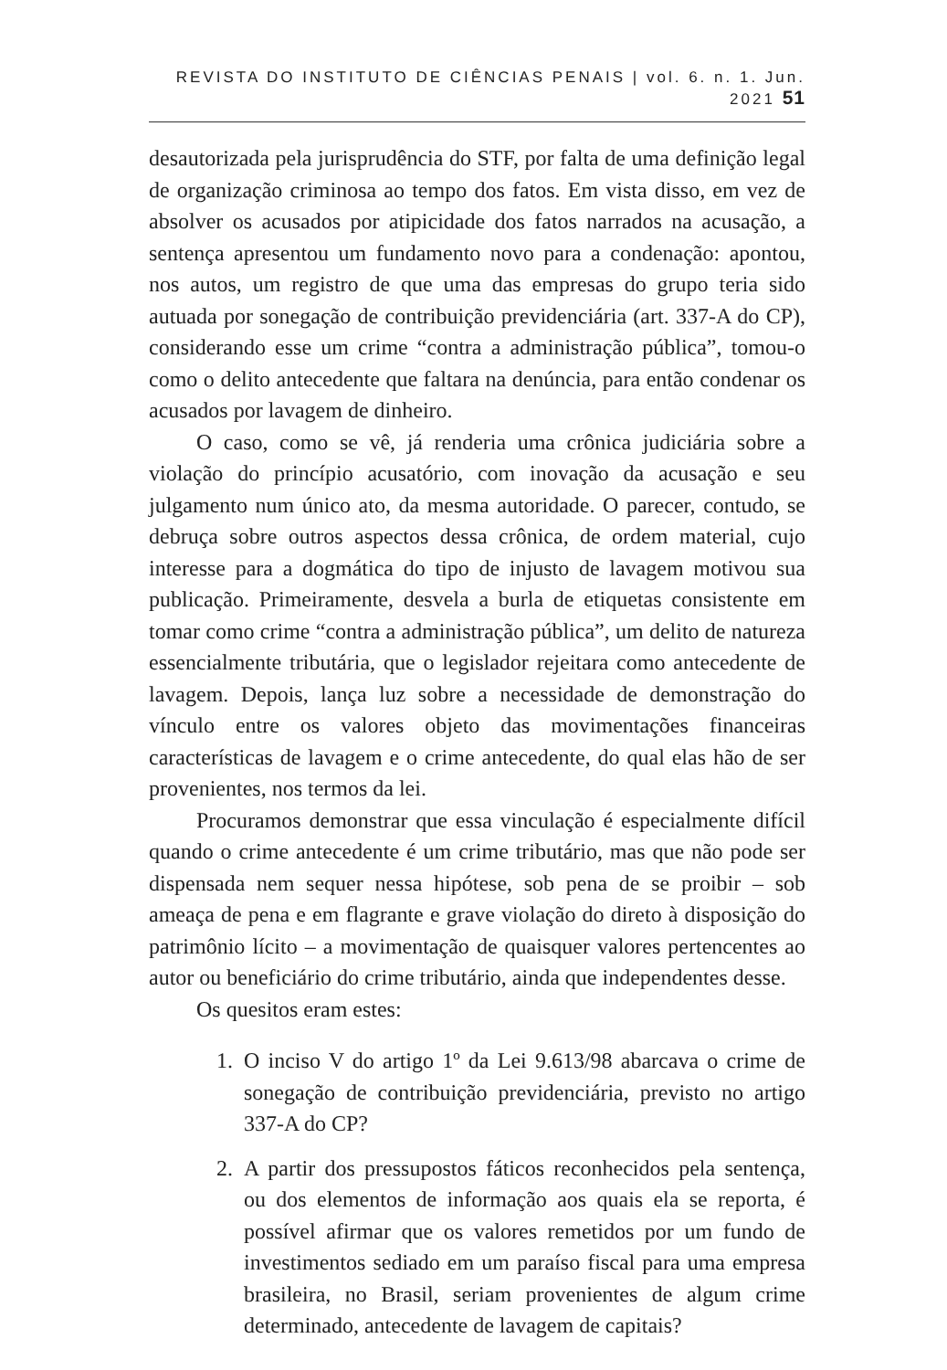REVISTA DO INSTITUTO DE CIÊNCIAS PENAIS | vol. 6. n. 1. Jun. 2021 51
desautorizada pela jurisprudência do STF, por falta de uma definição legal de organização criminosa ao tempo dos fatos. Em vista disso, em vez de absolver os acusados por atipicidade dos fatos narrados na acusação, a sentença apresentou um fundamento novo para a condenação: apontou, nos autos, um registro de que uma das empresas do grupo teria sido autuada por sonegação de contribuição previdenciária (art. 337-A do CP), considerando esse um crime “contra a administração pública”, tomou-o como o delito antecedente que faltara na denúncia, para então condenar os acusados por lavagem de dinheiro.
O caso, como se vê, já renderia uma crônica judiciária sobre a violação do princípio acusatório, com inovação da acusação e seu julgamento num único ato, da mesma autoridade. O parecer, contudo, se debruça sobre outros aspectos dessa crônica, de ordem material, cujo interesse para a dogmática do tipo de injusto de lavagem motivou sua publicação. Primeiramente, desvela a burla de etiquetas consistente em tomar como crime “contra a administração pública”, um delito de natureza essencialmente tributária, que o legislador rejeitara como antecedente de lavagem. Depois, lança luz sobre a necessidade de demonstração do vínculo entre os valores objeto das movimentações financeiras características de lavagem e o crime antecedente, do qual elas hão de ser provenientes, nos termos da lei.
Procuramos demonstrar que essa vinculação é especialmente difícil quando o crime antecedente é um crime tributário, mas que não pode ser dispensada nem sequer nessa hipótese, sob pena de se proibir – sob ameaça de pena e em flagrante e grave violação do direto à disposição do patrimônio lícito – a movimentação de quaisquer valores pertencentes ao autor ou beneficiário do crime tributário, ainda que independentes desse.
Os quesitos eram estes:
1. O inciso V do artigo 1º da Lei 9.613/98 abarcava o crime de sonegação de contribuição previdenciária, previsto no artigo 337-A do CP?
2. A partir dos pressupostos fáticos reconhecidos pela sentença, ou dos elementos de informação aos quais ela se reporta, é possível afirmar que os valores remetidos por um fundo de investimentos sediado em um paraíso fiscal para uma empresa brasileira, no Brasil, seriam provenientes de algum crime determinado, antecedente de lavagem de capitais?